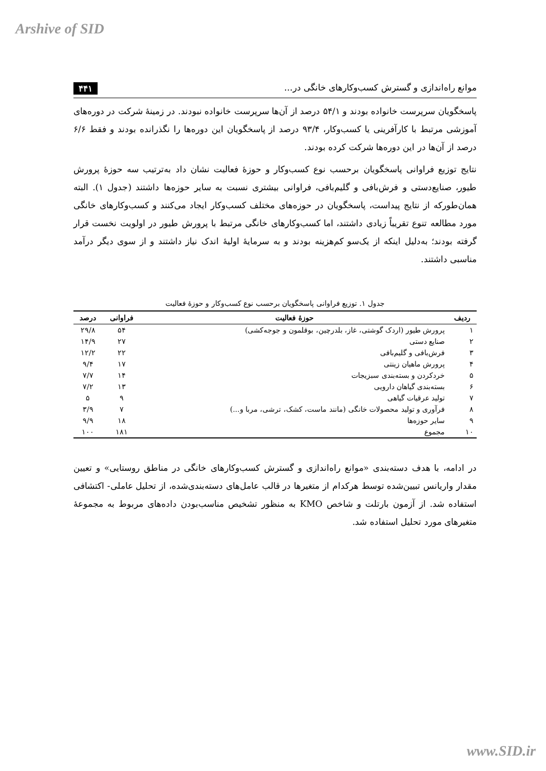Arshive of SID
موانع راه‌اندازی و گسترش کسب‌وکارهای خانگی در... ۴۴۱
پاسخگویان سرپرست خانواده بودند و ۵۴/۱ درصد از آن‌ها سرپرست خانواده نبودند. در زمینهٔ شرکت در دوره‌های آموزشی مرتبط با کارآفرینی یا کسب‌وکار، ۹۳/۴ درصد از پاسخگویان این دوره‌ها را نگذرانده بودند و فقط ۶/۶ درصد از آن‌ها در این دوره‌ها شرکت کرده بودند.
نتایج توزیع فراوانی پاسخگویان برحسب نوع کسب‌وکار و حوزهٔ فعالیت نشان داد به‌ترتیب سه حوزهٔ پرورش طیور، صنایع‌دستی و فرش‌بافی و گلیم‌بافی، فراوانی بیشتری نسبت به سایر حوزه‌ها داشتند (جدول ۱). البته همان‌طورکه از نتایج پیداست، پاسخگویان در حوزه‌های مختلف کسب‌وکار ایجاد می‌کنند و کسب‌وکارهای خانگی مورد مطالعه تنوع تقریباً زیادی داشتند، اما کسب‌وکارهای خانگی مرتبط با پرورش طیور در اولویت نخست قرار گرفته بودند؛ به‌دلیل اینکه از یک‌سو کم‌هزینه بودند و به سرمایهٔ اولیهٔ اندک نیاز داشتند و از سوی دیگر درآمد مناسبی داشتند.
جدول ۱. توزیع فراوانی پاسخگویان برحسب نوع کسب‌وکار و حوزهٔ فعالیت
| ردیف | حوزهٔ فعالیت | فراوانی | درصد |
| --- | --- | --- | --- |
| ۱ | پرورش طیور (اردک گوشتی، غاز، بلدرچین، بوقلمون و جوجه‌کشی) | ۵۴ | ۲۹/۸ |
| ۲ | صنایع دستی | ۲۷ | ۱۴/۹ |
| ۳ | فرش‌بافی و گلیم‌بافی | ۲۲ | ۱۲/۲ |
| ۴ | پرورش ماهیان زینتی | ۱۷ | ۹/۴ |
| ۵ | خردکردن و بسته‌بندی سبزیجات | ۱۴ | ۷/۷ |
| ۶ | بسته‌بندی گیاهان دارویی | ۱۳ | ۷/۲ |
| ۷ | تولید عرقیات گیاهی | ۹ | ۵ |
| ۸ | فرآوری و تولید محصولات خانگی (مانند ماست، کشک، ترشی، مربا و...) | ۷ | ۳/۹ |
| ۹ | سایر حوزه‌ها | ۱۸ | ۹/۹ |
| ۱۰ | مجموع | ۱۸۱ | ۱۰۰ |
در ادامه، با هدف دسته‌بندی «موانع راه‌اندازی و گسترش کسب‌وکارهای خانگی در مناطق روستایی» و تعیین مقدار واریانس تبیین‌شده توسط هرکدام از متغیرها در قالب عامل‌های دسته‌بندی‌شده، از تحلیل عاملی- اکتشافی استفاده شد. از آزمون بارتلت و شاخص KMO به منظور تشخیص مناسب‌بودن داده‌های مربوط به مجموعهٔ متغیرهای مورد تحلیل استفاده شد.
www.SID.ir